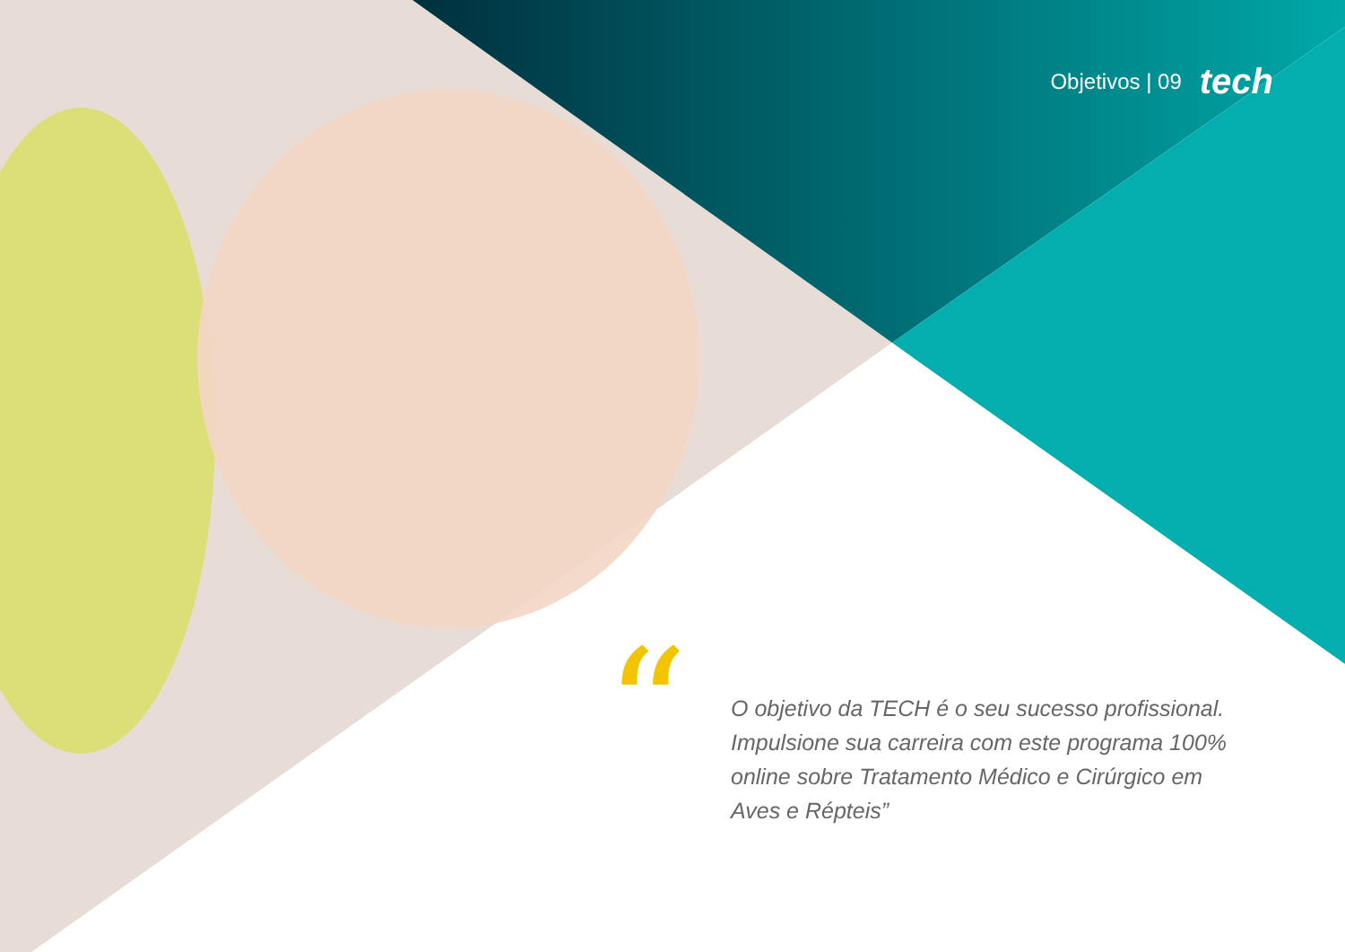Objetivos | 09 tech
“
O objetivo da TECH é o seu sucesso profissional. Impulsione sua carreira com este programa 100% online sobre Tratamento Médico e Cirúrgico em Aves e Répteis”